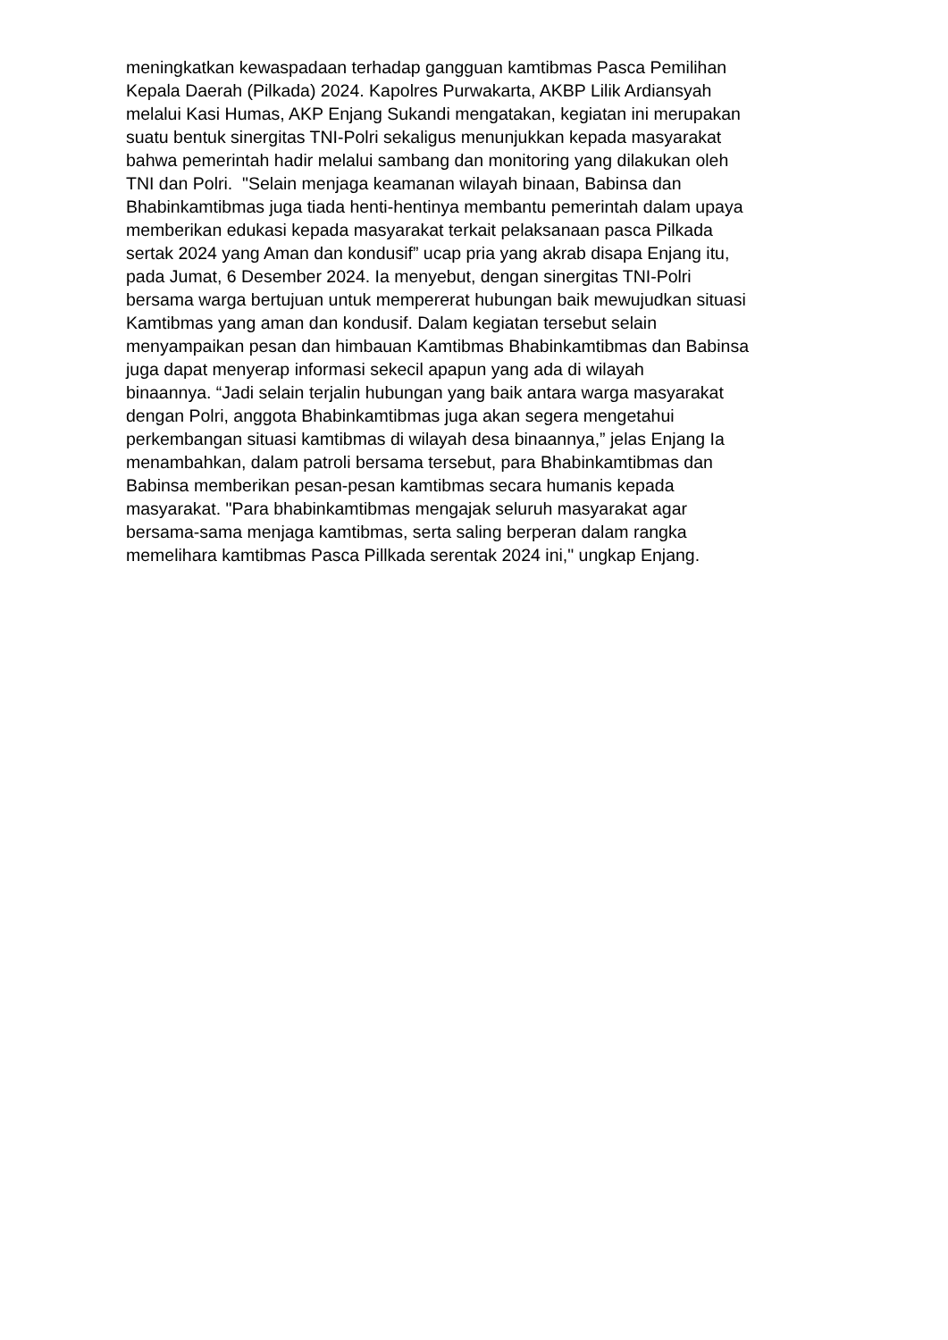meningkatkan kewaspadaan terhadap gangguan kamtibmas Pasca Pemilihan
Kepala Daerah (Pilkada) 2024. Kapolres Purwakarta, AKBP Lilik Ardiansyah
melalui Kasi Humas, AKP Enjang Sukandi mengatakan, kegiatan ini merupakan
suatu bentuk sinergitas TNI-Polri sekaligus menunjukkan kepada masyarakat
bahwa pemerintah hadir melalui sambang dan monitoring yang dilakukan oleh
TNI dan Polri. "Selain menjaga keamanan wilayah binaan, Babinsa dan
Bhabinkamtibmas juga tiada henti-hentinya membantu pemerintah dalam upaya
memberikan edukasi kepada masyarakat terkait pelaksanaan pasca Pilkada
sertak 2024 yang Aman dan kondusif” ucap pria yang akrab disapa Enjang itu,
pada Jumat, 6 Desember 2024. Ia menyebut, dengan sinergitas TNI-Polri
bersama warga bertujuan untuk mempererat hubungan baik mewujudkan situasi
Kamtibmas yang aman dan kondusif. Dalam kegiatan tersebut selain
menyampaikan pesan dan himbauan Kamtibmas Bhabinkamtibmas dan Babinsa
juga dapat menyerap informasi sekecil apapun yang ada di wilayah
binaannya. “Jadi selain terjalin hubungan yang baik antara warga masyarakat
dengan Polri, anggota Bhabinkamtibmas juga akan segera mengetahui
perkembangan situasi kamtibmas di wilayah desa binaannya,” jelas Enjang Ia
menambahkan, dalam patroli bersama tersebut, para Bhabinkamtibmas dan
Babinsa memberikan pesan-pesan kamtibmas secara humanis kepada
masyarakat. "Para bhabinkamtibmas mengajak seluruh masyarakat agar
bersama-sama menjaga kamtibmas, serta saling berperan dalam rangka
memelihara kamtibmas Pasca Pillkada serentak 2024 ini," ungkap Enjang.